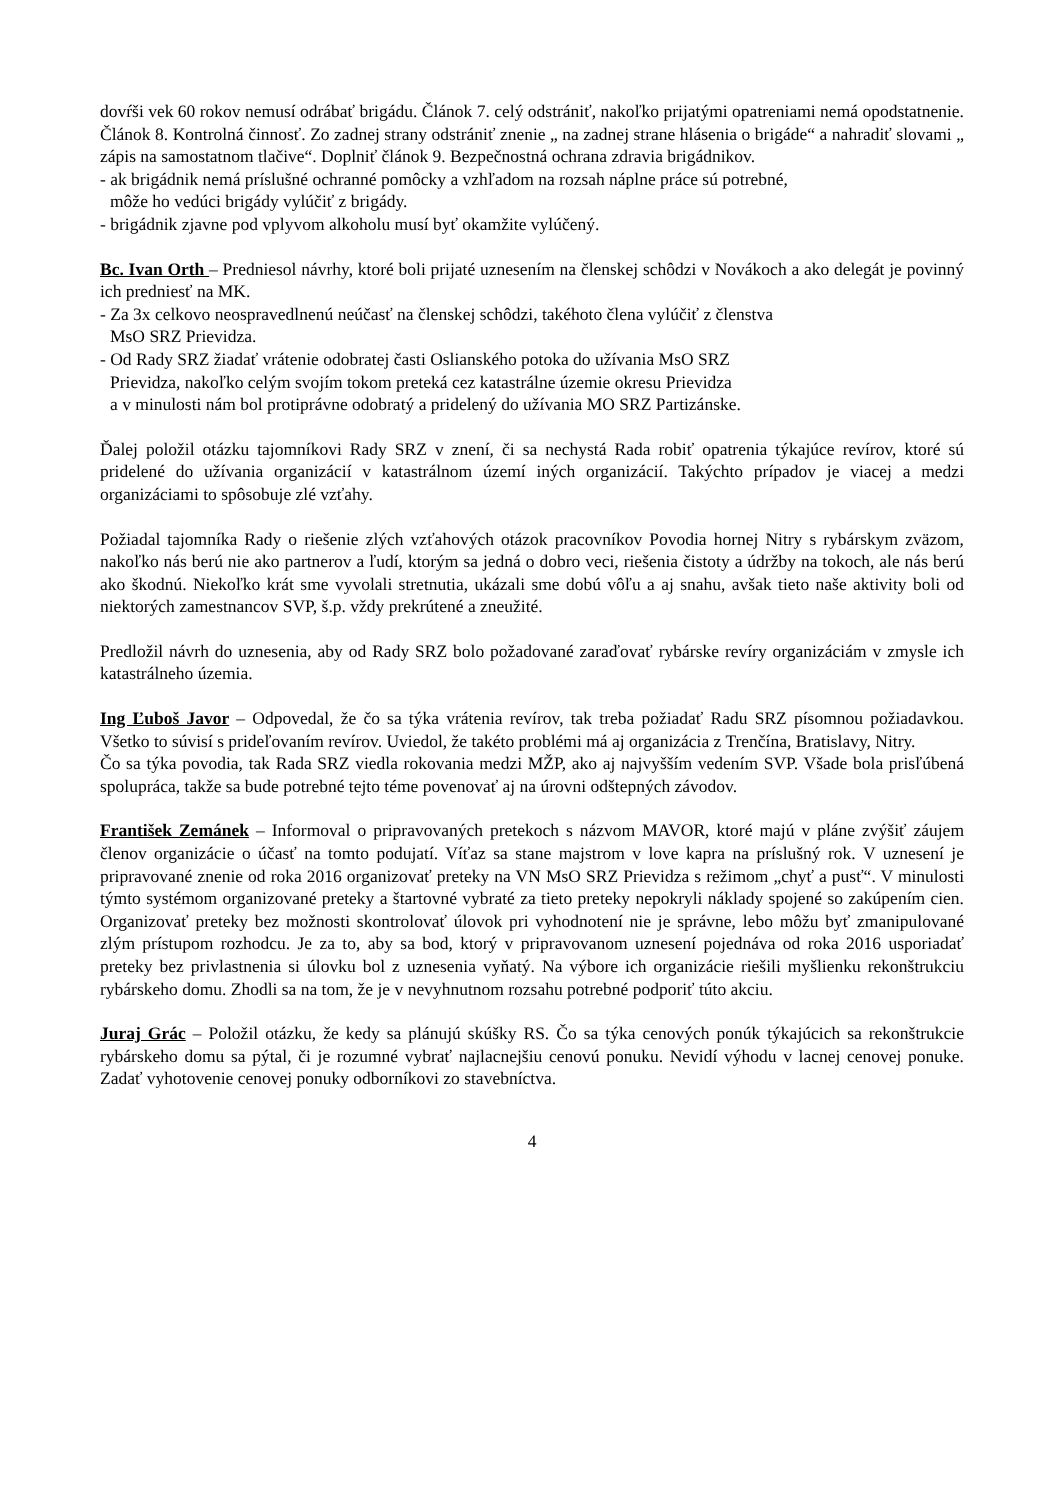dovŕši vek 60 rokov nemusí odrábať brigádu. Článok 7. celý odstrániť, nakoľko prijatými opatreniami nemá opodstatnenie. Článok 8. Kontrolná činnosť. Zo zadnej strany odstrániť znenie „ na zadnej strane hlásenia o brigáde“ a nahradiť slovami „ zápis na samostatnom tlačive“. Doplniť článok 9. Bezpečnostná ochrana zdravia brigádnikov.
- ak brigádnik nemá príslušné ochranné pomôcky a vzhľadom na rozsah náplne práce sú potrebné,
môže ho vedúci brigády vylúčiť z brigády.
- brigádnik zjavne pod vplyvom alkoholu musí byť okamžite vylúčený.
Bc. Ivan Orth – Predniesol návrhy, ktoré boli prijaté uznesením na členskej schôdzi v Novákoch a ako delegát je povinný ich predniesť na MK.
- Za 3x celkovo neospravedlnenú neúčasť na členskej schôdzi, takéhoto člena vylúčiť z členstva
MsO SRZ Prievidza.
- Od Rady SRZ žiadať vrátenie odobratej časti Oslianského potoka do užívania MsO SRZ
Prievidza, nakoľko celým svojím tokom preteká cez katastrálne územie okresu Prievidza
a v minulosti nám bol protiprávne odobratý a pridelený do užívania MO SRZ Partizánske.
Ďalej položil otázku tajomníkovi Rady SRZ v znení, či sa nechystá Rada robiť opatrenia týkajúce revírov, ktoré sú pridelené do užívania organizácií v katastrálnom území iných organizácií. Takýchto prípadov je viacej a medzi organizáciami to spôsobuje zlé vzťahy.
Požiadal tajomníka Rady o riešenie zlých vzťahových otázok pracovníkov Povodia hornej Nitry s rybárskym zväzom, nakoľko nás berú nie ako partnerov a ľudí, ktorým sa jedná o dobro veci, riešenia čistoty a údržby na tokoch, ale nás berú ako škodnú. Niekoľko krát sme vyvolali stretnutia, ukázali sme dobú vôľu a aj snahu, avšak tieto naše aktivity boli od niektorých zamestnancov SVP, š.p. vždy prekrútené a zneužité.
Predložil návrh do uznesenia, aby od Rady SRZ bolo požadované zaraďovať rybárske revíry organizáciám v zmysle ich katastrálneho územia.
Ing Ľuboš Javor – Odpovedal, že čo sa týka vrátenia revírov, tak treba požiadať Radu SRZ písomnou požiadavkou. Všetko to súvisí s prideľovaním revírov. Uviedol, že takéto problémi má aj organizácia z Trenčína, Bratislavy, Nitry.
Čo sa týka povodia, tak Rada SRZ viedla rokovania medzi MŽP, ako aj najvyšším vedením SVP. Všade bola prisľúbená spolupráca, takže sa bude potrebné tejto téme povenovať aj na úrovni odštepných závodov.
František Zemánek – Informoval o pripravovaných pretekoch s názvom MAVOR, ktoré majú v pláne zvýšiť záujem členov organizácie o účasť na tomto podujatí. Víťaz sa stane majstrom v love kapra na príslušný rok. V uznesení je pripravované znenie od roka 2016 organizovať preteky na VN MsO SRZ Prievidza s režimom „chyť a pusť“. V minulosti týmto systémom organizované preteky a štartovné vybraté za tieto preteky nepokryli náklady spojené so zakúpením cien. Organizovať preteky bez možnosti skontrolovať úlovok pri vyhodnotení nie je správne, lebo môžu byť zmanipulované zlým prístupom rozhodcu. Je za to, aby sa bod, ktorý v pripravovanom uznesení pojednáva od roka 2016 usporiadať preteky bez privlastnenia si úlovku bol z uznesenia vyňatý. Na výbore ich organizácie riešili myšlienku rekonštrukciu rybárskeho domu. Zhodli sa na tom, že je v nevyhnutnom rozsahu potrebné podporiť túto akciu.
Juraj Grác – Položil otázku, že kedy sa plánujú skúšky RS. Čo sa týka cenových ponúk týkajúcich sa rekonštrukcie rybárskeho domu sa pýtal, či je rozumné vybrať najlacnejšiu cenovú ponuku. Nevidí výhodu v lacnej cenovej ponuke. Zadať vyhotovenie cenovej ponuky odborníkovi zo stavebníctva.
4